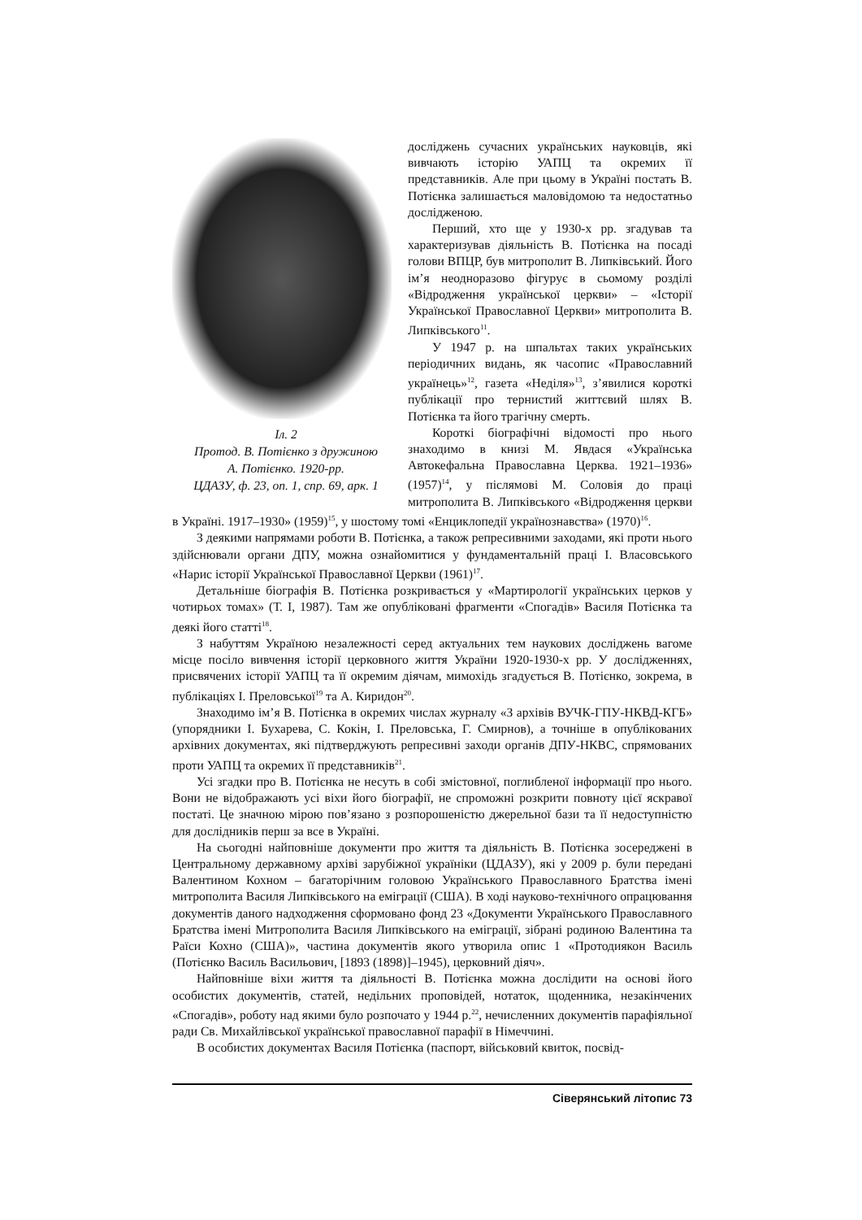Іл. 2
Протод. В. Потієнко з дружиною
А. Потієнко. 1920-рр.
ЦДАЗУ, ф. 23, оп. 1, спр. 69, арк. 1
досліджень сучасних українських науковців, які вивчають історію УАПЦ та окремих її представників. Але при цьому в Україні постать В. Потієнка залишається маловідомою та недостатньо дослідженою.
Перший, хто ще у 1930-х рр. згадував та характеризував діяльність В. Потієнка на посаді голови ВПЦР, був митрополит В. Липківський. Його ім’я неодноразово фігурує в сьомому розділі «Відродження української церкви» – «Історії Української Православної Церкви» митрополита В. Липківського<sup>11</sup>.
У 1947 р. на шпальтах таких українських періодичних видань, як часопис «Православний українець»<sup>12</sup>, газета «Неділя»<sup>13</sup>, з’явилися короткі публікації про тернистий життєвий шлях В. Потієнка та його трагічну смерть.
Короткі біографічні відомості про нього знаходимо в книзі М. Явдася «Українська Автокефальна Православна Церква. 1921–1936» (1957)<sup>14</sup>, у післямові М. Соловія до праці митрополита В. Липківського «Відродження церкви в Україні. 1917–1930» (1959)<sup>15</sup>, у шостому томі «Енциклопедії українознавства» (1970)<sup>16</sup>.
З деякими напрямами роботи В. Потієнка, а також репресивними заходами, які проти нього здійснювали органи ДПУ, можна ознайомитися у фундаментальній праці І. Власовського «Нарис історії Української Православної Церкви (1961)<sup>17</sup>.
Детальніше біографія В. Потієнка розкривається у «Мартирології українських церков у чотирьох томах» (Т. І, 1987). Там же опубліковані фрагменти «Спогадів» Василя Потієнка та деякі його статті<sup>18</sup>.
З набуттям Україною незалежності серед актуальних тем наукових досліджень вагоме місце посіло вивчення історії церковного життя України 1920-1930-х рр. У дослідженнях, присвячених історії УАПЦ та її окремим діячам, мимохідь згадується В. Потієнко, зокрема, в публікаціях І. Преловської<sup>19</sup> та А. Киридон<sup>20</sup>.
Знаходимо ім’я В. Потієнка в окремих числах журналу «З архівів ВУЧК-ГПУ-НКВД-КГБ» (упорядники І. Бухарева, С. Кокін, І. Преловська, Г. Смирнов), а точніше в опублікованих архівних документах, які підтверджують репресивні заходи органів ДПУ-НКВС, спрямованих проти УАПЦ та окремих її представників<sup>21</sup>.
Усі згадки про В. Потієнка не несуть в собі змістовної, поглибленої інформації про нього. Вони не відображають усі віхи його біографії, не спроможні розкрити повноту цієї яскравої постаті. Це значною мірою пов’язано з розпорошеністю джерельної бази та її недоступністю для дослідників перш за все в Україні.
На сьогодні найповніше документи про життя та діяльність В. Потієнка зосереджені в Центральному державному архіві зарубіжної україніки (ЦДАЗУ), які у 2009 р. були передані Валентином Кохном – багаторічним головою Українського Православного Братства імені митрополита Василя Липківського на еміграції (США). В ході науково-технічного опрацювання документів даного надходження сформовано фонд 23 «Документи Українського Православного Братства імені Митрополита Василя Липківського на еміграції, зібрані родиною Валентина та Раїси Кохно (США)», частина документів якого утворила опис 1 «Протодиякон Василь (Потієнко Василь Васильович, [1893 (1898)]–1945), церковний діяч».
Найповніше віхи життя та діяльності В. Потієнка можна дослідити на основі його особистих документів, статей, недільних проповідей, нотаток, щоденника, незакінчених «Спогадів», роботу над якими було розпочато у 1944 р.<sup>22</sup>, нечисленних документів парафіяльної ради Св. Михайлівської української православної парафії в Німеччині.
В особистих документах Василя Потієнка (паспорт, військовий квиток, посвід-
Сіверянський літопис 73